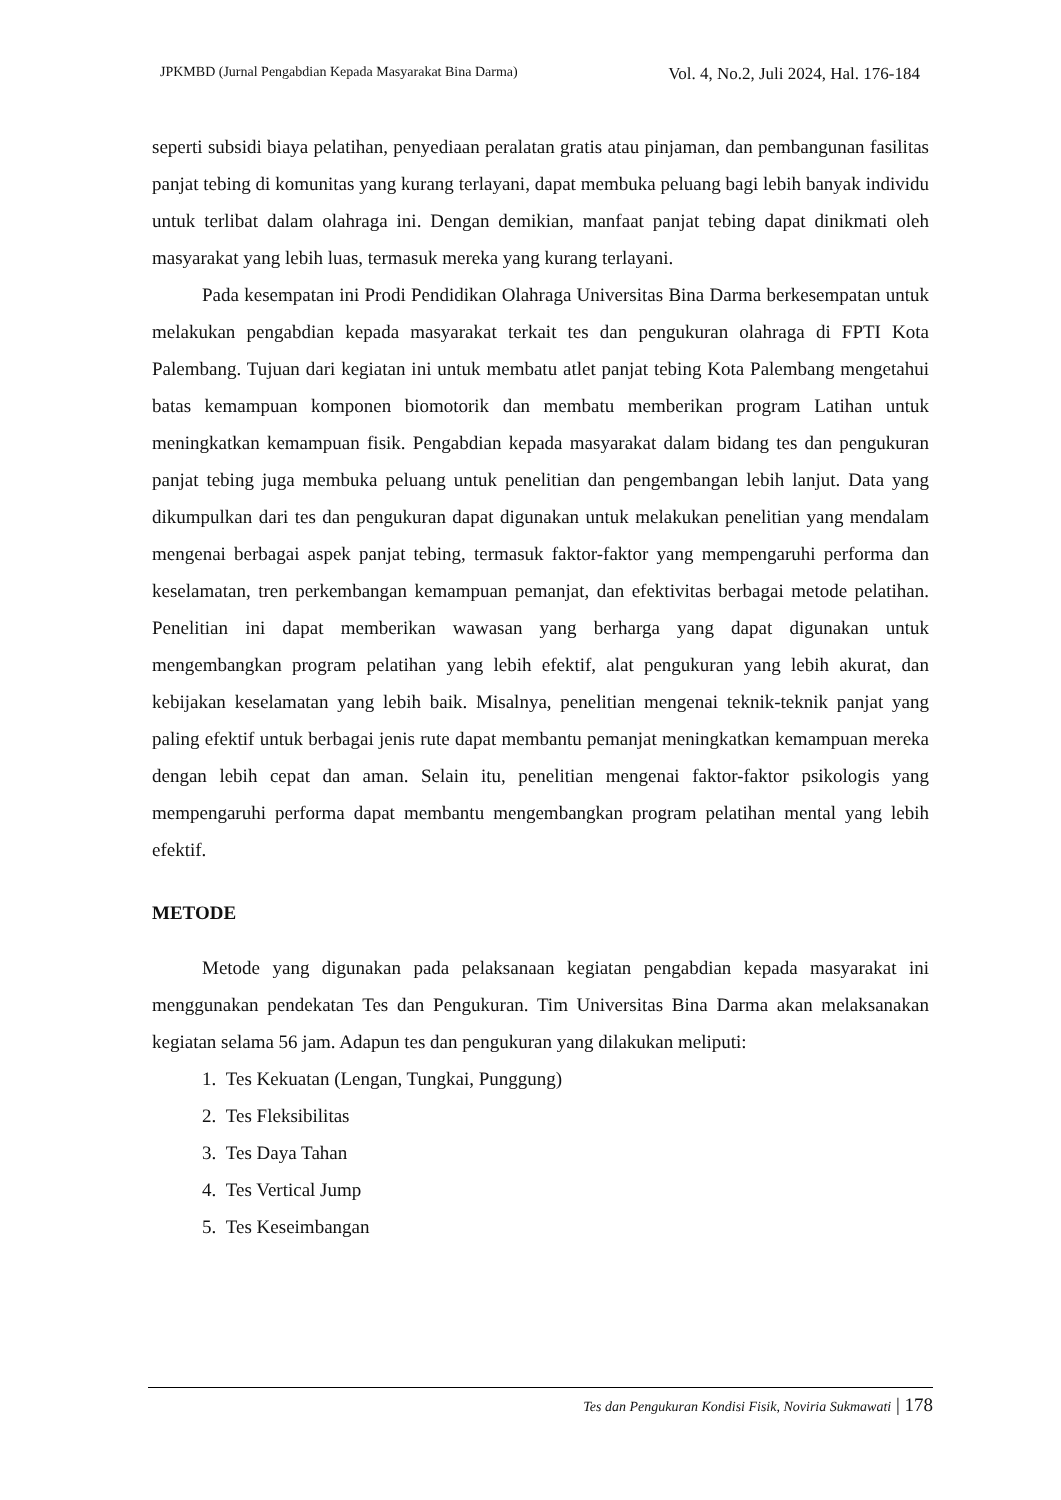JPKMBD (Jurnal Pengabdian Kepada Masyarakat Bina Darma) Vol. 4, No.2, Juli 2024, Hal. 176-184
seperti subsidi biaya pelatihan, penyediaan peralatan gratis atau pinjaman, dan pembangunan fasilitas panjat tebing di komunitas yang kurang terlayani, dapat membuka peluang bagi lebih banyak individu untuk terlibat dalam olahraga ini. Dengan demikian, manfaat panjat tebing dapat dinikmati oleh masyarakat yang lebih luas, termasuk mereka yang kurang terlayani.
Pada kesempatan ini Prodi Pendidikan Olahraga Universitas Bina Darma berkesempatan untuk melakukan pengabdian kepada masyarakat terkait tes dan pengukuran olahraga di FPTI Kota Palembang. Tujuan dari kegiatan ini untuk membatu atlet panjat tebing Kota Palembang mengetahui batas kemampuan komponen biomotorik dan membatu memberikan program Latihan untuk meningkatkan kemampuan fisik. Pengabdian kepada masyarakat dalam bidang tes dan pengukuran panjat tebing juga membuka peluang untuk penelitian dan pengembangan lebih lanjut. Data yang dikumpulkan dari tes dan pengukuran dapat digunakan untuk melakukan penelitian yang mendalam mengenai berbagai aspek panjat tebing, termasuk faktor-faktor yang mempengaruhi performa dan keselamatan, tren perkembangan kemampuan pemanjat, dan efektivitas berbagai metode pelatihan. Penelitian ini dapat memberikan wawasan yang berharga yang dapat digunakan untuk mengembangkan program pelatihan yang lebih efektif, alat pengukuran yang lebih akurat, dan kebijakan keselamatan yang lebih baik. Misalnya, penelitian mengenai teknik-teknik panjat yang paling efektif untuk berbagai jenis rute dapat membantu pemanjat meningkatkan kemampuan mereka dengan lebih cepat dan aman. Selain itu, penelitian mengenai faktor-faktor psikologis yang mempengaruhi performa dapat membantu mengembangkan program pelatihan mental yang lebih efektif.
METODE
Metode yang digunakan pada pelaksanaan kegiatan pengabdian kepada masyarakat ini menggunakan pendekatan Tes dan Pengukuran. Tim Universitas Bina Darma akan melaksanakan kegiatan selama 56 jam. Adapun tes dan pengukuran yang dilakukan meliputi:
1. Tes Kekuatan (Lengan, Tungkai, Punggung)
2. Tes Fleksibilitas
3. Tes Daya Tahan
4. Tes Vertical Jump
5. Tes Keseimbangan
Tes dan Pengukuran Kondisi Fisik, Noviria Sukmawati | 178